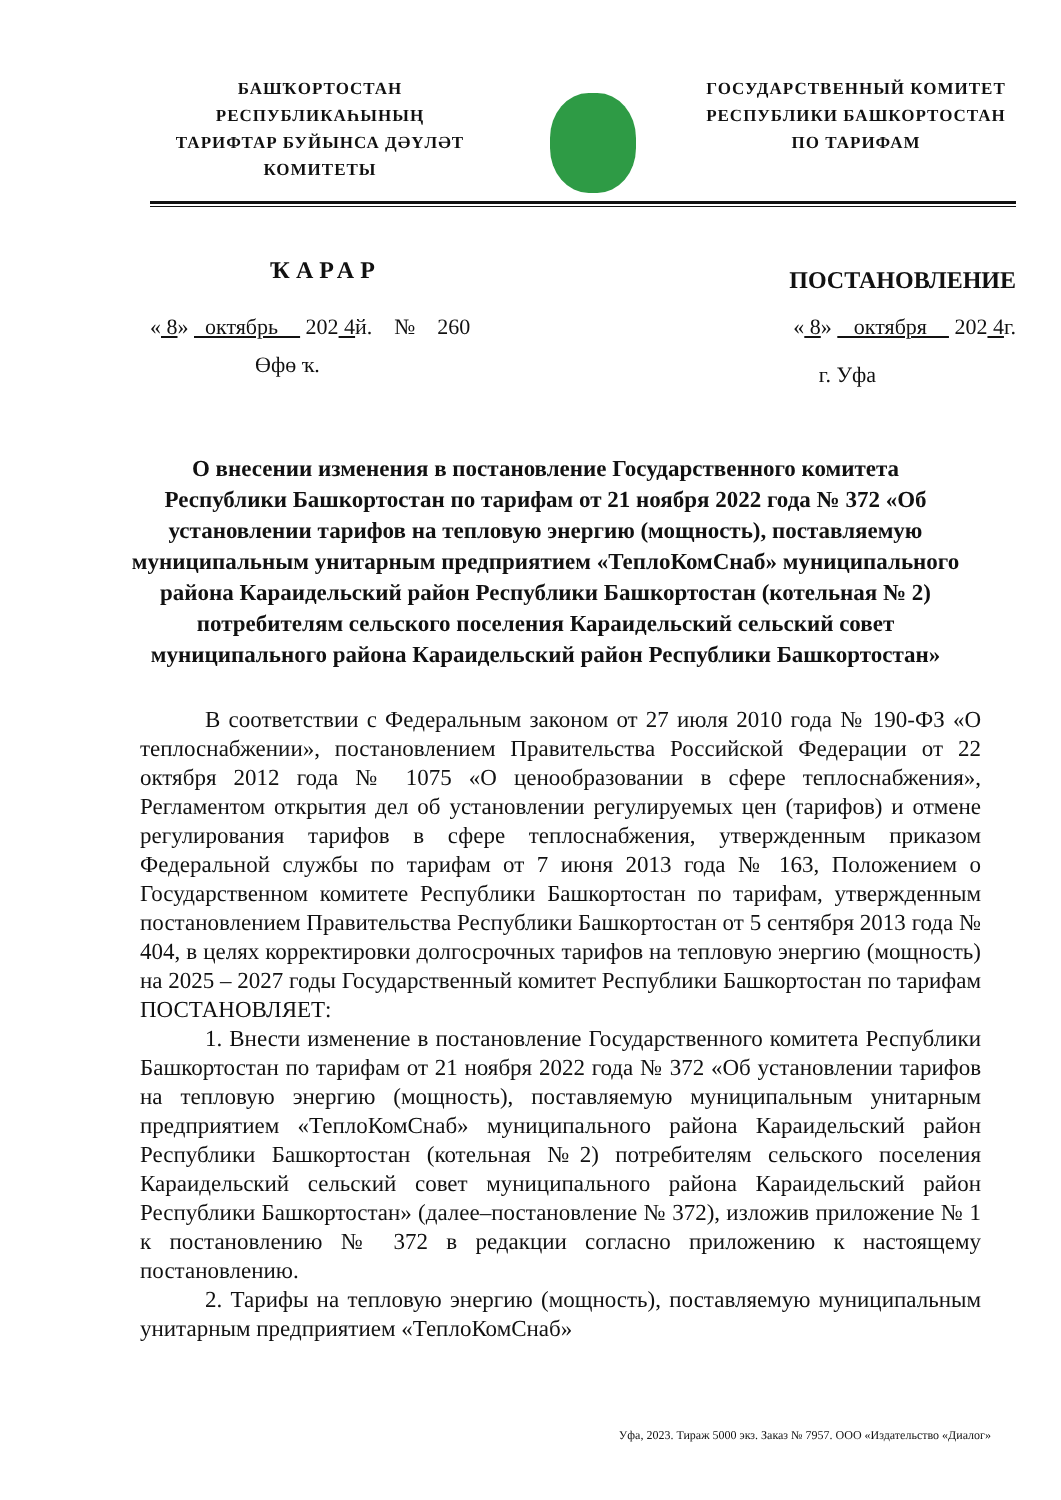БАШҠОРТОСТАН РЕСПУБЛИКАҺЫНЫҢ
ТАРИФТАР БУЙЫНСА ДӘҮЛӘТ
КОМИТЕТЫ
ГОСУДАРСТВЕННЫЙ КОМИТЕТ
РЕСПУБЛИКИ БАШКОРТОСТАН
ПО ТАРИФАМ
ҠАРАР ПОСТАНОВЛЕНИЕ
« 8» октябрь 202 4й. № 260 « 8» октября 202 4г.
Өфө ҡ. г. Уфа
О внесении изменения в постановление Государственного комитета Республики Башкортостан по тарифам от 21 ноября 2022 года № 372 «Об установлении тарифов на тепловую энергию (мощность), поставляемую муниципальным унитарным предприятием «ТеплоКомСнаб» муниципального района Караидельский район Республики Башкортостан (котельная № 2) потребителям сельского поселения Караидельский сельский совет муниципального района Караидельский район Республики Башкортостан»
В соответствии с Федеральным законом от 27 июля 2010 года № 190-ФЗ «О теплоснабжении», постановлением Правительства Российской Федерации от 22 октября 2012 года № 1075 «О ценообразовании в сфере теплоснабжения», Регламентом открытия дел об установлении регулируемых цен (тарифов) и отмене регулирования тарифов в сфере теплоснабжения, утвержденным приказом Федеральной службы по тарифам от 7 июня 2013 года № 163, Положением о Государственном комитете Республики Башкортостан по тарифам, утвержденным постановлением Правительства Республики Башкортостан от 5 сентября 2013 года № 404, в целях корректировки долгосрочных тарифов на тепловую энергию (мощность) на 2025 – 2027 годы Государственный комитет Республики Башкортостан по тарифам ПОСТАНОВЛЯЕТ:
1. Внести изменение в постановление Государственного комитета Республики Башкортостан по тарифам от 21 ноября 2022 года № 372 «Об установлении тарифов на тепловую энергию (мощность), поставляемую муниципальным унитарным предприятием «ТеплоКомСнаб» муниципального района Караидельский район Республики Башкортостан (котельная №2) потребителям сельского поселения Караидельский сельский совет муниципального района Караидельский район Республики Башкортостан» (далее–постановление № 372), изложив приложение № 1 к постановлению № 372 в редакции согласно приложению к настоящему постановлению.
2. Тарифы на тепловую энергию (мощность), поставляемую муниципальным унитарным предприятием «ТеплоКомСнаб»
Уфа, 2023. Тираж 5000 экз. Заказ № 7957. ООО «Издательство «Диалог»